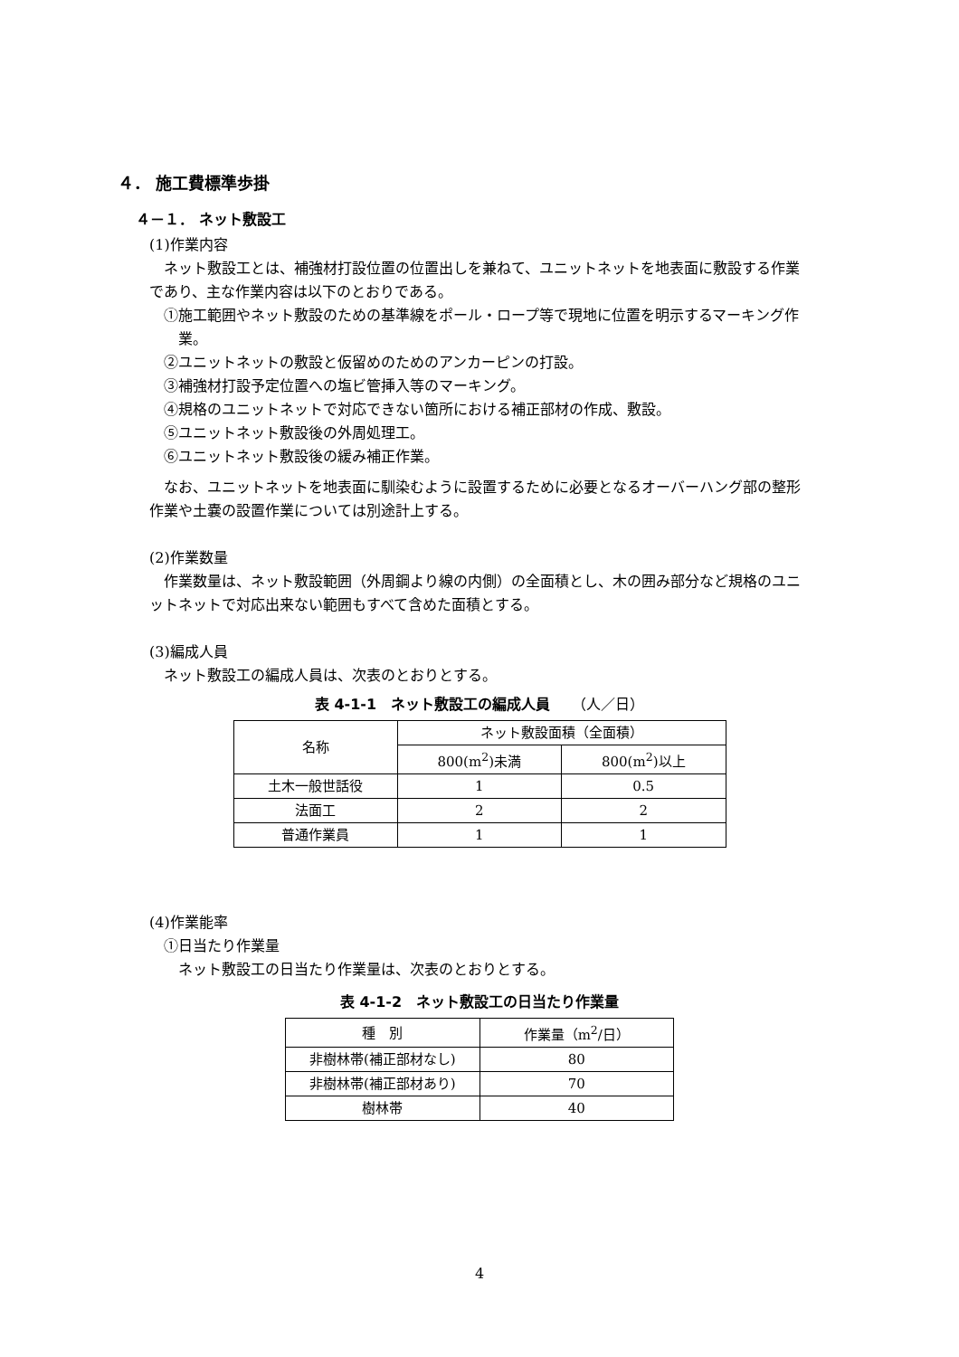４． 施工費標準歩掛
４－１． ネット敷設工
(1)作業内容
ネット敷設工とは、補強材打設位置の位置出しを兼ねて、ユニットネットを地表面に敷設する作業であり、主な作業内容は以下のとおりである。
①施工範囲やネット敷設のための基準線をポール・ロープ等で現地に位置を明示するマーキング作業。
②ユニットネットの敷設と仮留めのためのアンカーピンの打設。
③補強材打設予定位置への塩ビ管挿入等のマーキング。
④規格のユニットネットで対応できない箇所における補正部材の作成、敷設。
⑤ユニットネット敷設後の外周処理工。
⑥ユニットネット敷設後の緩み補正作業。
なお、ユニットネットを地表面に馴染むように設置するために必要となるオーバーハング部の整形作業や土嚢の設置作業については別途計上する。
(2)作業数量
作業数量は、ネット敷設範囲（外周鋼より線の内側）の全面積とし、木の囲み部分など規格のユニットネットで対応出来ない範囲もすべて含めた面積とする。
(3)編成人員
ネット敷設工の編成人員は、次表のとおりとする。
表 4-1-1　ネット敷設工の編成人員　　（人／日）
| 名称 | ネット敷設面積（全面積） | |
| --- | --- | --- |
| | 800(m<sup>2</sup>)未満 | 800(m<sup>2</sup>)以上 |
| 土木一般世話役 | 1 | 0.5 |
| 法面工 | 2 | 2 |
| 普通作業員 | 1 | 1 |
(4)作業能率
①日当たり作業量
ネット敷設工の日当たり作業量は、次表のとおりとする。
表 4-1-2　ネット敷設工の日当たり作業量
| 種 別 | 作業量（m<sup>2</sup>/日） |
| --- | --- |
| 非樹林帯(補正部材なし) | 80 |
| 非樹林帯(補正部材あり) | 70 |
| 樹林帯 | 40 |
4